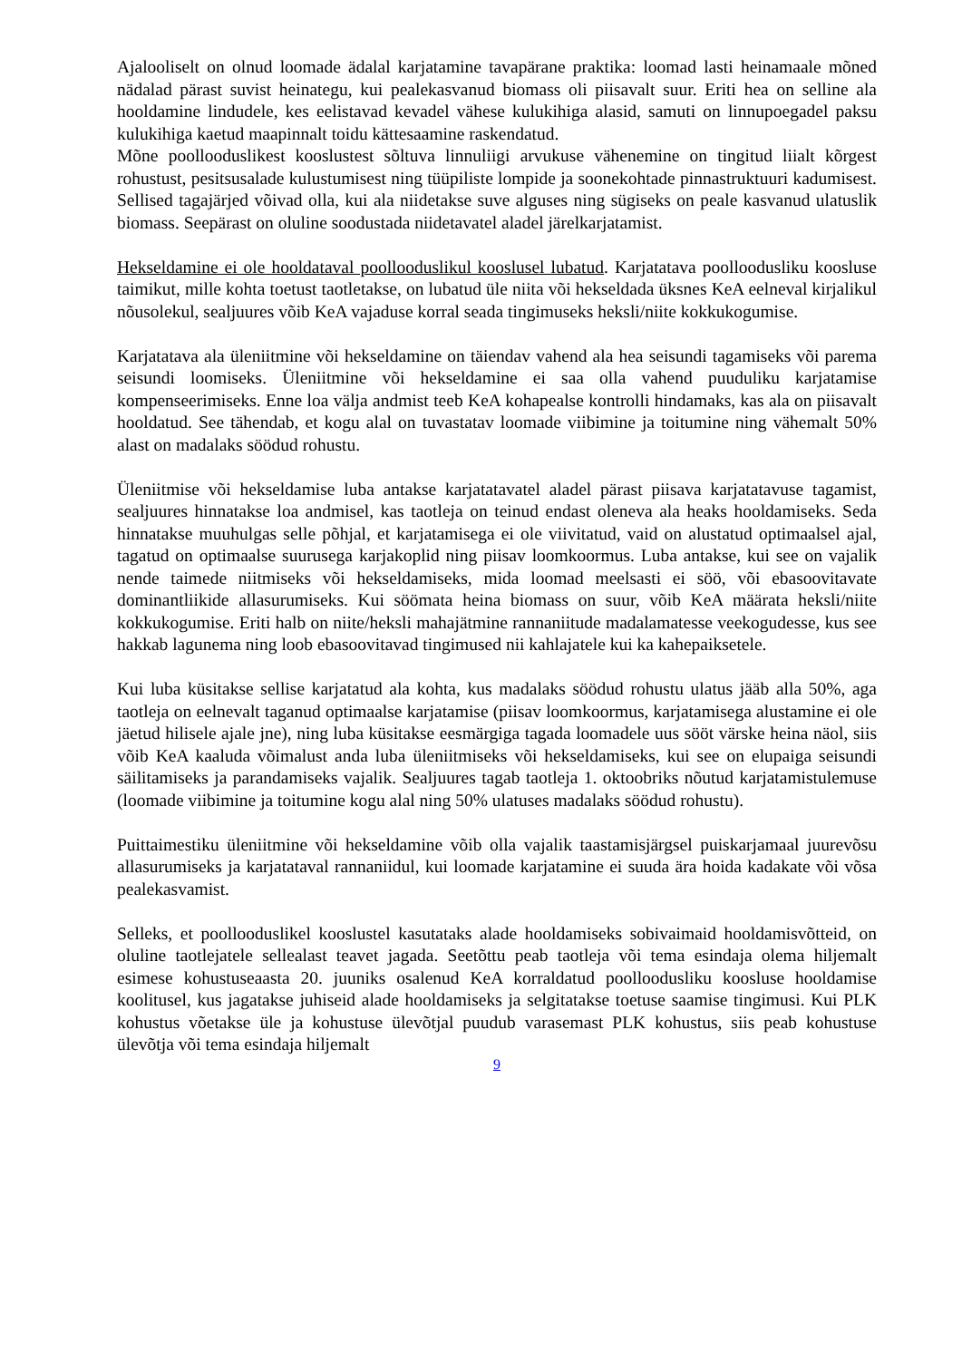Ajalooliselt on olnud loomade ädalal karjatamine tavapärane praktika: loomad lasti heinamaale mõned nädalad pärast suvist heinategu, kui pealekasvanud biomass oli piisavalt suur. Eriti hea on selline ala hooldamine lindudele, kes eelistavad kevadel vähese kulukihiga alasid, samuti on linnupoegadel paksu kulukihiga kaetud maapinnalt toidu kättesaamine raskendatud.
Mõne poollooduslikest kooslustest sõltuva linnuliigi arvukuse vähenemine on tingitud liialt kõrgest rohustust, pesitsusalade kulustumisest ning tüüpiliste lompide ja soonekohtade pinnastruktuuri kadumisest. Sellised tagajärjed võivad olla, kui ala niidetakse suve alguses ning sügiseks on peale kasvanud ulatuslik biomass. Seepärast on oluline soodustada niidetavatel aladel järelkarjatamist.
Hekseldamine ei ole hooldataval poollooduslikul kooslusel lubatud. Karjatatava poolloodusliku koosluse taimikut, mille kohta toetust taotletakse, on lubatud üle niita või hekseldada üksnes KeA eelneval kirjalikul nõusolekul, sealjuures võib KeA vajaduse korral seada tingimuseks heksli/niite kokkukogumise.
Karjatatava ala üleniitmine või hekseldamine on täiendav vahend ala hea seisundi tagamiseks või parema seisundi loomiseks. Üleniitmine või hekseldamine ei saa olla vahend puuduliku karjatamise kompenseerimiseks. Enne loa välja andmist teeb KeA kohapealse kontrolli hindamaks, kas ala on piisavalt hooldatud. See tähendab, et kogu alal on tuvastatav loomade viibimine ja toitumine ning vähemalt 50% alast on madalaks söödud rohustu.
Üleniitmise või hekseldamise luba antakse karjatatavatel aladel pärast piisava karjatatavuse tagamist, sealjuures hinnatakse loa andmisel, kas taotleja on teinud endast oleneva ala heaks hooldamiseks. Seda hinnatakse muuhulgas selle põhjal, et karjatamisega ei ole viivitatud, vaid on alustatud optimaalsel ajal, tagatud on optimaalse suurusega karjakoplid ning piisav loomkoormus. Luba antakse, kui see on vajalik nende taimede niitmiseks või hekseldamiseks, mida loomad meelsasti ei söö, või ebasoovitavate dominantliikide allasurumiseks. Kui söömata heina biomass on suur, võib KeA määrata heksli/niite kokkukogumise. Eriti halb on niite/heksli mahajätmine rannaniitude madalamatesse veekogudesse, kus see hakkab lagunema ning loob ebasoovitavad tingimused nii kahlajatele kui ka kahepaiksetele.
Kui luba küsitakse sellise karjatatud ala kohta, kus madalaks söödud rohustu ulatus jääb alla 50%, aga taotleja on eelnevalt taganud optimaalse karjatamise (piisav loomkoormus, karjatamisega alustamine ei ole jäetud hilisele ajale jne), ning luba küsitakse eesmärgiga tagada loomadele uus sööt värske heina näol, siis võib KeA kaaluda võimalust anda luba üleniitmiseks või hekseldamiseks, kui see on elupaiga seisundi säilitamiseks ja parandamiseks vajalik. Sealjuures tagab taotleja 1. oktoobriks nõutud karjatamistulemuse (loomade viibimine ja toitumine kogu alal ning 50% ulatuses madalaks söödud rohustu).
Puittaimestiku üleniitmine või hekseldamine võib olla vajalik taastamisjärgsel puiskarjamaal juurevõsu allasurumiseks ja karjatataval rannaniidul, kui loomade karjatamine ei suuda ära hoida kadakate või võsa pealekasvamist.
Selleks, et poollooduslikel kooslustel kasutataks alade hooldamiseks sobivaimaid hooldamisvõtteid, on oluline taotlejatele sellealast teavet jagada. Seetõttu peab taotleja või tema esindaja olema hiljemalt esimese kohustuseaasta 20. juuniks osalenud KeA korraldatud poolloodusliku koosluse hooldamise koolitusel, kus jagatakse juhiseid alade hooldamiseks ja selgitatakse toetuse saamise tingimusi. Kui PLK kohustus võetakse üle ja kohustuse ülevõtjal puudub varasemast PLK kohustus, siis peab kohustuse ülevõtja või tema esindaja hiljemalt
9